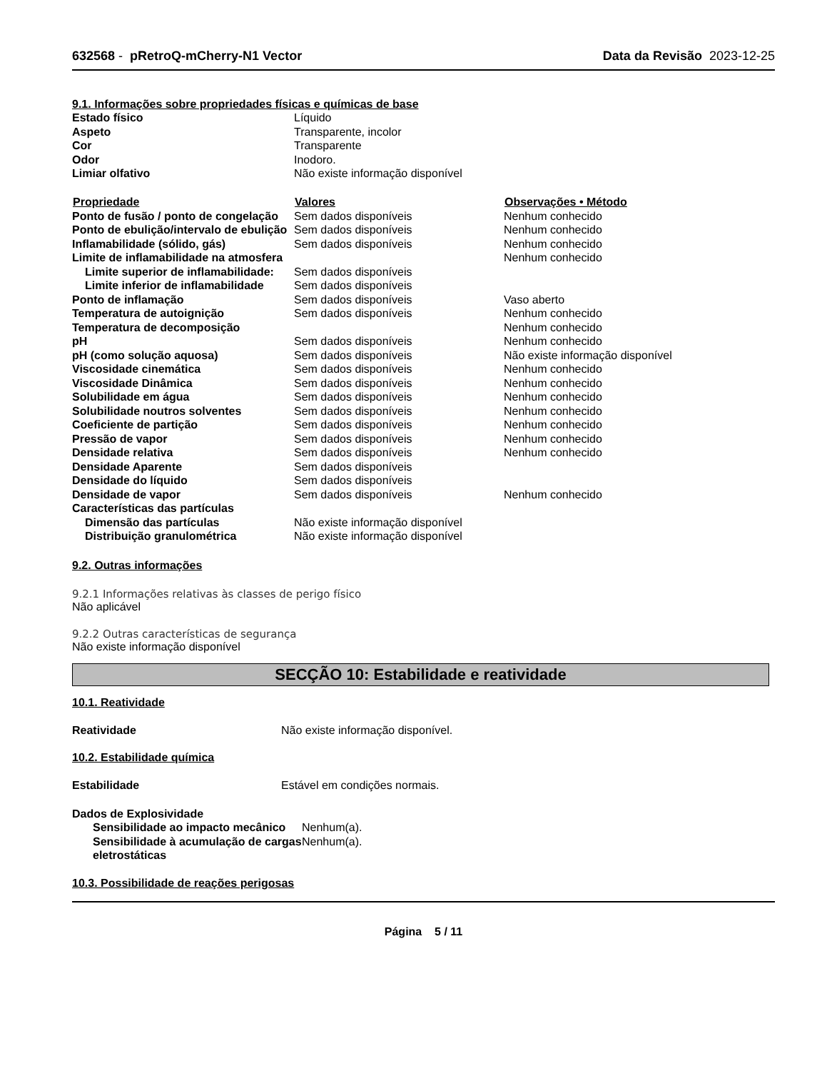632568 - pRetroQ-mCherry-N1 Vector Data da Revisão 2023-12-25
9.1. Informações sobre propriedades físicas e químicas de base
| Estado físico | Líquido | |
| Aspeto | Transparente, incolor | |
| Cor | Transparente | |
| Odor | Inodoro. | |
| Limiar olfativo | Não existe informação disponível | |
| Propriedade | Valores | Observações • Método |
| Ponto de fusão / ponto de congelação | Sem dados disponíveis | Nenhum conhecido |
| Ponto de ebulição/intervalo de ebulição | Sem dados disponíveis | Nenhum conhecido |
| Inflamabilidade (sólido, gás) | Sem dados disponíveis | Nenhum conhecido |
| Limite de inflamabilidade na atmosfera | | Nenhum conhecido |
| Limite superior de inflamabilidade: | Sem dados disponíveis | |
| Limite inferior de inflamabilidade | Sem dados disponíveis | |
| Ponto de inflamação | Sem dados disponíveis | Vaso aberto |
| Temperatura de autoignição | Sem dados disponíveis | Nenhum conhecido |
| Temperatura de decomposição | | Nenhum conhecido |
| pH | Sem dados disponíveis | Nenhum conhecido |
| pH (como solução aquosa) | Sem dados disponíveis | Não existe informação disponível |
| Viscosidade cinemática | Sem dados disponíveis | Nenhum conhecido |
| Viscosidade Dinâmica | Sem dados disponíveis | Nenhum conhecido |
| Solubilidade em água | Sem dados disponíveis | Nenhum conhecido |
| Solubilidade noutros solventes | Sem dados disponíveis | Nenhum conhecido |
| Coeficiente de partição | Sem dados disponíveis | Nenhum conhecido |
| Pressão de vapor | Sem dados disponíveis | Nenhum conhecido |
| Densidade relativa | Sem dados disponíveis | Nenhum conhecido |
| Densidade Aparente | Sem dados disponíveis | |
| Densidade do líquido | Sem dados disponíveis | |
| Densidade de vapor | Sem dados disponíveis | Nenhum conhecido |
| Características das partículas | | |
| Dimensão das partículas | Não existe informação disponível | |
| Distribuição granulométrica | Não existe informação disponível | |
9.2. Outras informações
9.2.1 Informações relativas às classes de perigo físico
Não aplicável
9.2.2 Outras características de segurança
Não existe informação disponível
SECÇÃO 10: Estabilidade e reatividade
10.1. Reatividade
| Reatividade | Não existe informação disponível. |
10.2. Estabilidade química
| Estabilidade | Estável em condições normais. |
| Dados de Explosividade | |
| Sensibilidade ao impacto mecânico | Nenhum(a). |
| Sensibilidade à acumulação de cargas eletrostáticas | Nenhum(a). |
10.3. Possibilidade de reações perigosas
Página 5 / 11